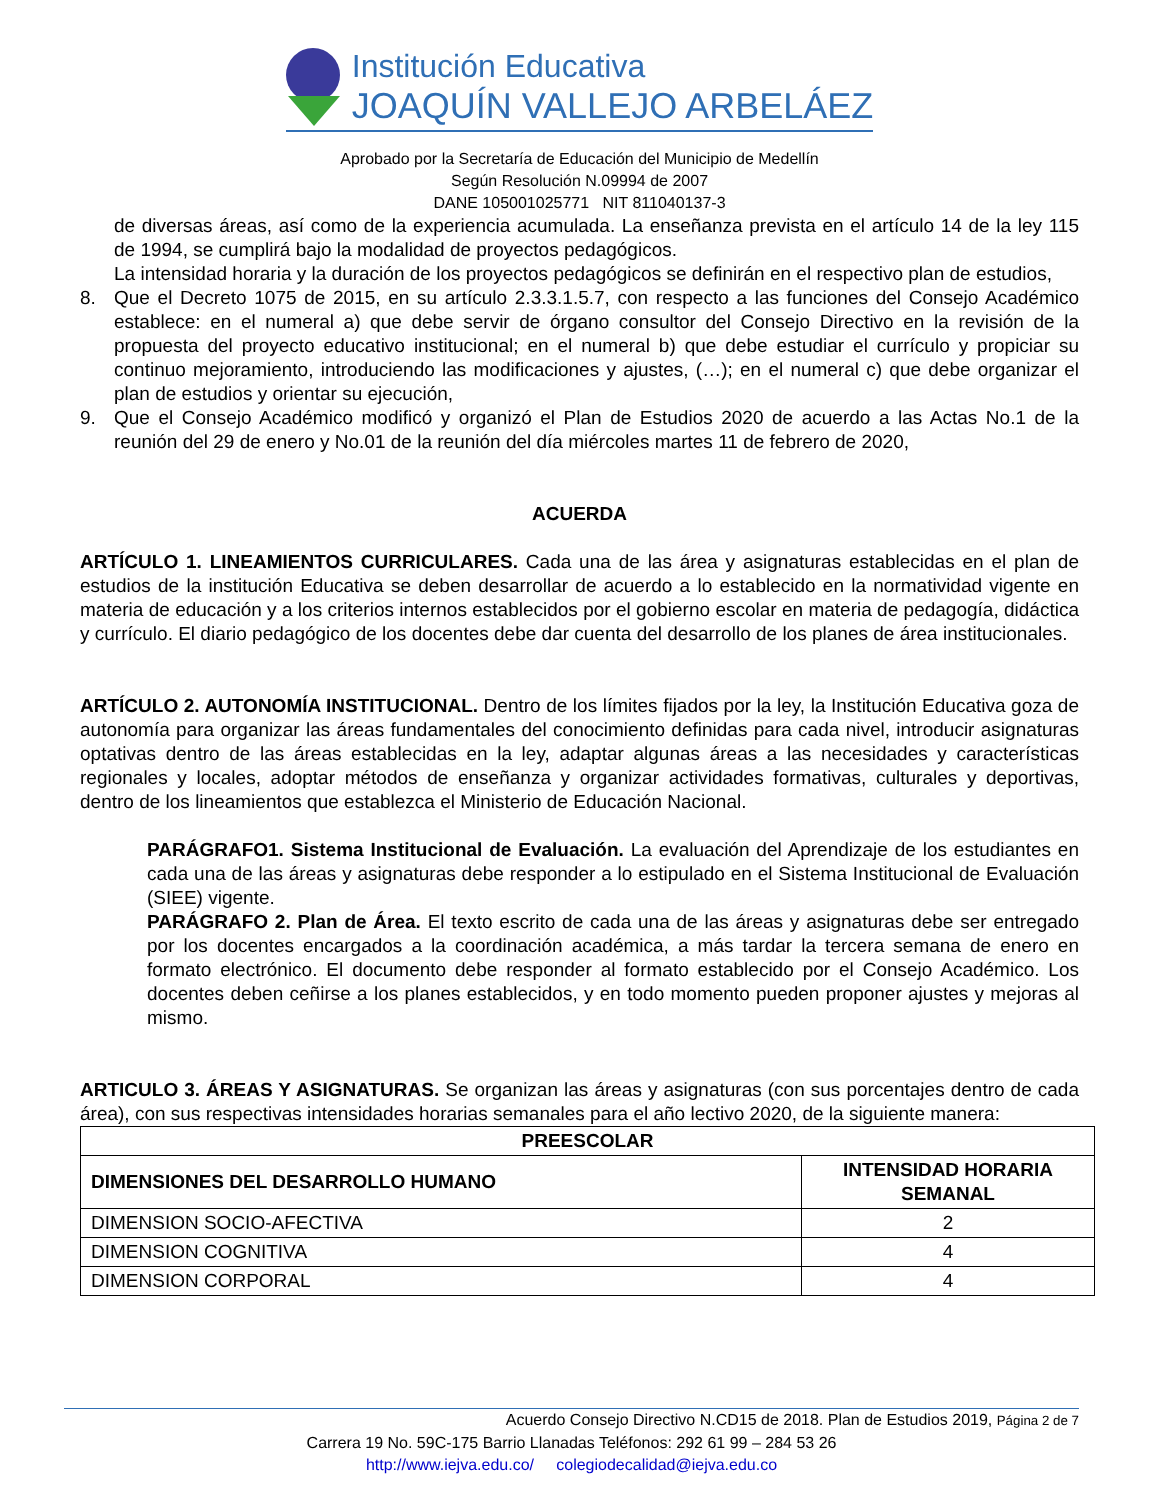Institución Educativa
JOAQUÍN VALLEJO ARBELÁEZ
Aprobado por la Secretaría de Educación del Municipio de Medellín
Según Resolución N.09994 de 2007
DANE 105001025771 NIT 811040137-3
de diversas áreas, así como de la experiencia acumulada. La enseñanza prevista en el artículo 14 de la ley 115 de 1994, se cumplirá bajo la modalidad de proyectos pedagógicos.
La intensidad horaria y la duración de los proyectos pedagógicos se definirán en el respectivo plan de estudios,
8. Que el Decreto 1075 de 2015, en su artículo 2.3.3.1.5.7, con respecto a las funciones del Consejo Académico establece: en el numeral a) que debe servir de órgano consultor del Consejo Directivo en la revisión de la propuesta del proyecto educativo institucional; en el numeral b) que debe estudiar el currículo y propiciar su continuo mejoramiento, introduciendo las modificaciones y ajustes, (…); en el numeral c) que debe organizar el plan de estudios y orientar su ejecución,
9. Que el Consejo Académico modificó y organizó el Plan de Estudios 2020 de acuerdo a las Actas No.1 de la reunión del 29 de enero y No.01 de la reunión del día miércoles martes 11 de febrero de 2020,
ACUERDA
ARTÍCULO 1. LINEAMIENTOS CURRICULARES. Cada una de las área y asignaturas establecidas en el plan de estudios de la institución Educativa se deben desarrollar de acuerdo a lo establecido en la normatividad vigente en materia de educación y a los criterios internos establecidos por el gobierno escolar en materia de pedagogía, didáctica y currículo. El diario pedagógico de los docentes debe dar cuenta del desarrollo de los planes de área institucionales.
ARTÍCULO 2. AUTONOMÍA INSTITUCIONAL. Dentro de los límites fijados por la ley, la Institución Educativa goza de autonomía para organizar las áreas fundamentales del conocimiento definidas para cada nivel, introducir asignaturas optativas dentro de las áreas establecidas en la ley, adaptar algunas áreas a las necesidades y características regionales y locales, adoptar métodos de enseñanza y organizar actividades formativas, culturales y deportivas, dentro de los lineamientos que establezca el Ministerio de Educación Nacional.
PARÁGRAFO1. Sistema Institucional de Evaluación. La evaluación del Aprendizaje de los estudiantes en cada una de las áreas y asignaturas debe responder a lo estipulado en el Sistema Institucional de Evaluación (SIEE) vigente.
PARÁGRAFO 2. Plan de Área. El texto escrito de cada una de las áreas y asignaturas debe ser entregado por los docentes encargados a la coordinación académica, a más tardar la tercera semana de enero en formato electrónico. El documento debe responder al formato establecido por el Consejo Académico. Los docentes deben ceñirse a los planes establecidos, y en todo momento pueden proponer ajustes y mejoras al mismo.
ARTICULO 3. ÁREAS Y ASIGNATURAS. Se organizan las áreas y asignaturas (con sus porcentajes dentro de cada área), con sus respectivas intensidades horarias semanales para el año lectivo 2020, de la siguiente manera:
| PREESCOLAR | |
| --- | --- |
| DIMENSIONES DEL DESARROLLO HUMANO | INTENSIDAD HORARIA SEMANAL |
| DIMENSION SOCIO-AFECTIVA | 2 |
| DIMENSION COGNITIVA | 4 |
| DIMENSION CORPORAL | 4 |
Acuerdo Consejo Directivo N.CD15 de 2018. Plan de Estudios 2019, Página 2 de 7
Carrera 19 No. 59C-175 Barrio Llanadas Teléfonos: 292 61 99 – 284 53 26
http://www.iejva.edu.co/ colegiodecalidad@iejva.edu.co